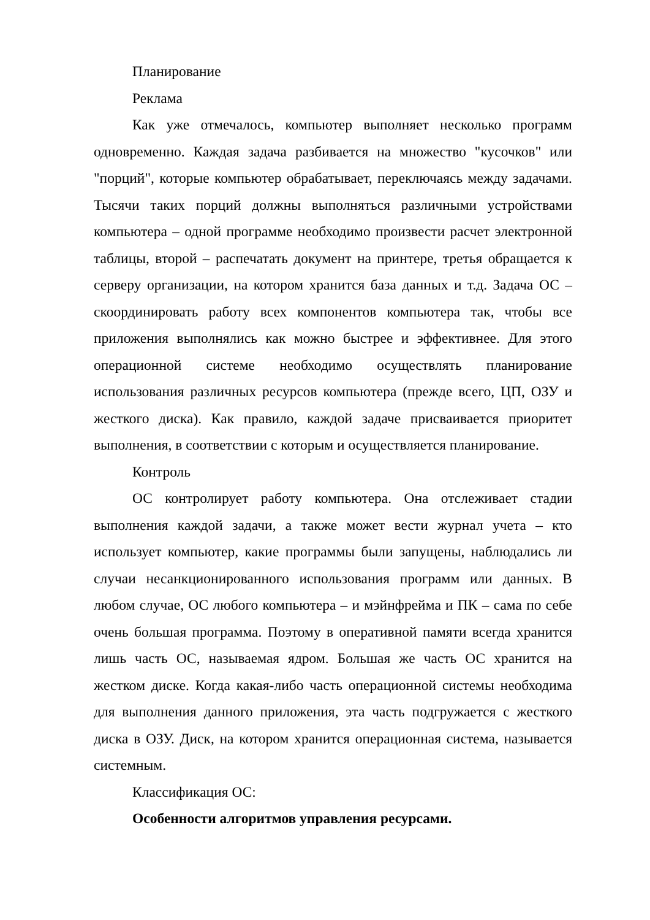Планирование
Реклама
Как уже отмечалось, компьютер выполняет несколько программ одновременно. Каждая задача разбивается на множество "кусочков" или "порций", которые компьютер обрабатывает, переключаясь между задачами. Тысячи таких порций должны выполняться различными устройствами компьютера – одной программе необходимо произвести расчет электронной таблицы, второй – распечатать документ на принтере, третья обращается к серверу организации, на котором хранится база данных и т.д. Задача ОС – скоординировать работу всех компонентов компьютера так, чтобы все приложения выполнялись как можно быстрее и эффективнее. Для этого операционной системе необходимо осуществлять планирование использования различных ресурсов компьютера (прежде всего, ЦП, ОЗУ и жесткого диска). Как правило, каждой задаче присваивается приоритет выполнения, в соответствии с которым и осуществляется планирование.
Контроль
ОС контролирует работу компьютера. Она отслеживает стадии выполнения каждой задачи, а также может вести журнал учета – кто использует компьютер, какие программы были запущены, наблюдались ли случаи несанкционированного использования программ или данных. В любом случае, ОС любого компьютера – и мэйнфрейма и ПК – сама по себе очень большая программа. Поэтому в оперативной памяти всегда хранится лишь часть ОС, называемая ядром. Большая же часть ОС хранится на жестком диске. Когда какая-либо часть операционной системы необходима для выполнения данного приложения, эта часть подгружается с жесткого диска в ОЗУ. Диск, на котором хранится операционная система, называется системным.
Классификация ОС:
Особенности алгоритмов управления ресурсами.